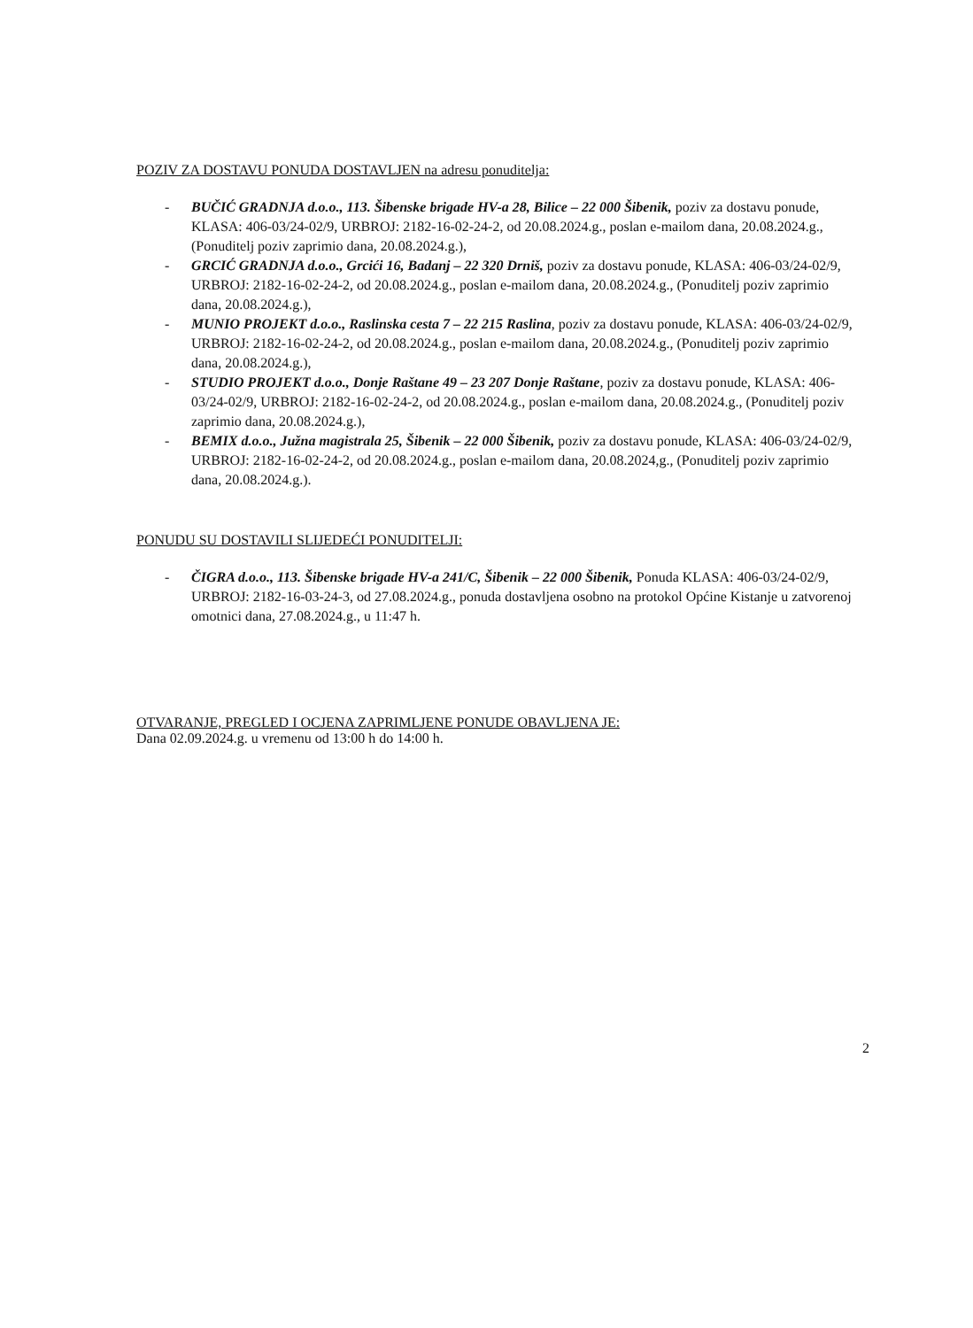POZIV ZA DOSTAVU PONUDA DOSTAVLJEN na adresu ponuditelja:
- BUČIĆ GRADNJA d.o.o., 113. Šibenske brigade HV-a 28, Bilice – 22 000 Šibenik, poziv za dostavu ponude, KLASA: 406-03/24-02/9, URBROJ: 2182-16-02-24-2, od 20.08.2024.g., poslan e-mailom dana, 20.08.2024.g., (Ponuditelj poziv zaprimio dana, 20.08.2024.g.),
- GRCIĆ GRADNJA d.o.o., Grcići 16, Badanj – 22 320 Drniš, poziv za dostavu ponude, KLASA: 406-03/24-02/9, URBROJ: 2182-16-02-24-2, od 20.08.2024.g., poslan e-mailom dana, 20.08.2024.g., (Ponuditelj poziv zaprimio dana, 20.08.2024.g.),
- MUNIO PROJEKT d.o.o., Raslinska cesta 7 – 22 215 Raslina, poziv za dostavu ponude, KLASA: 406-03/24-02/9, URBROJ: 2182-16-02-24-2, od 20.08.2024.g., poslan e-mailom dana, 20.08.2024.g., (Ponuditelj poziv zaprimio dana, 20.08.2024.g.),
- STUDIO PROJEKT d.o.o., Donje Raštane 49 – 23 207 Donje Raštane, poziv za dostavu ponude, KLASA: 406-03/24-02/9, URBROJ: 2182-16-02-24-2, od 20.08.2024.g., poslan e-mailom dana, 20.08.2024.g., (Ponuditelj poziv zaprimio dana, 20.08.2024.g.),
- BEMIX d.o.o., Južna magistrala 25, Šibenik – 22 000 Šibenik, poziv za dostavu ponude, KLASA: 406-03/24-02/9, URBROJ: 2182-16-02-24-2, od 20.08.2024.g., poslan e-mailom dana, 20.08.2024,g., (Ponuditelj poziv zaprimio dana, 20.08.2024.g.).
PONUDU SU DOSTAVILI SLIJEDEĆI PONUDITELJI:
- ČIGRA d.o.o., 113. Šibenske brigade HV-a 241/C, Šibenik – 22 000 Šibenik, Ponuda KLASA: 406-03/24-02/9, URBROJ: 2182-16-03-24-3, od 27.08.2024.g., ponuda dostavljena osobno na protokol Općine Kistanje u zatvorenoj omotnici dana, 27.08.2024.g., u 11:47 h.
OTVARANJE, PREGLED I OCJENA ZAPRIMLJENE PONUDE OBAVLJENA JE:
Dana 02.09.2024.g. u vremenu od 13:00 h do 14:00 h.
2